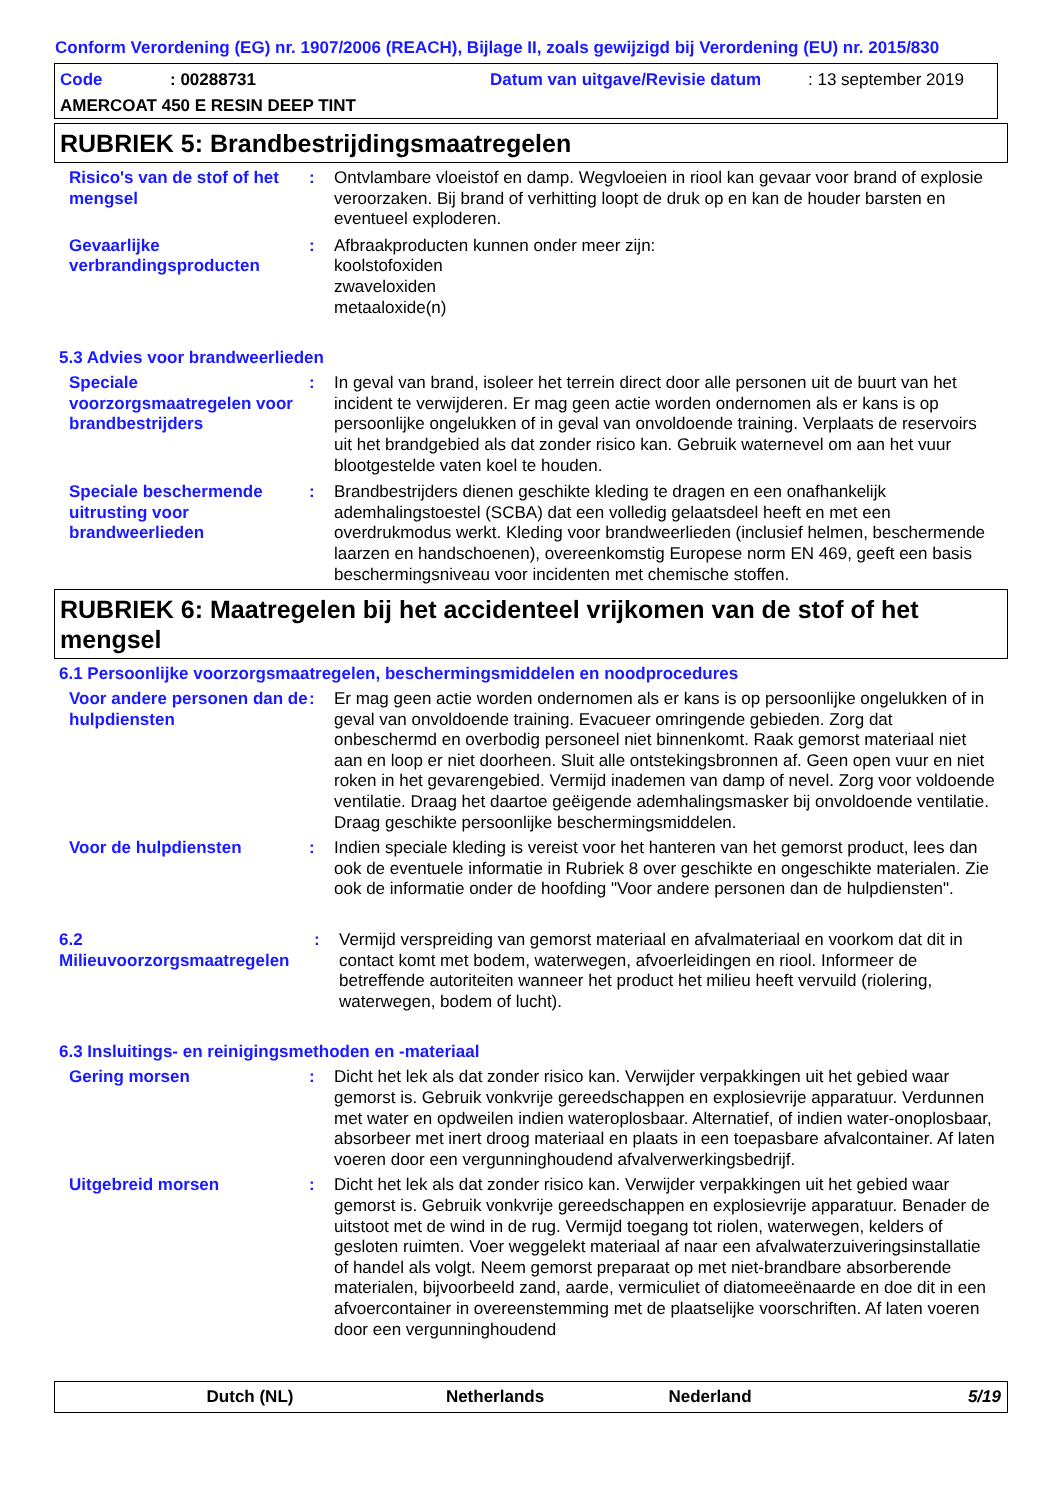Conform Verordening (EG) nr. 1907/2006 (REACH), Bijlage II, zoals gewijzigd bij Verordening (EU) nr. 2015/830
Code: 00288731 Datum van uitgave/Revisie datum: 13 september 2019
AMERCOAT 450 E RESIN DEEP TINT
RUBRIEK 5: Brandbestrijdingsmaatregelen
Risico's van de stof of het mengsel
: Ontvlambare vloeistof en damp. Wegvloeien in riool kan gevaar voor brand of explosie veroorzaken. Bij brand of verhitting loopt de druk op en kan de houder barsten en eventueel exploderen.
Gevaarlijke verbrandingsproducten
: Afbraakproducten kunnen onder meer zijn:
koolstofoxiden
zwaveloxiden
metaaloxide(n)
5.3 Advies voor brandweerlieden
Speciale voorzorgsmaatregelen voor brandbestrijders
: In geval van brand, isoleer het terrein direct door alle personen uit de buurt van het incident te verwijderen. Er mag geen actie worden ondernomen als er kans is op persoonlijke ongelukken of in geval van onvoldoende training. Verplaats de reservoirs uit het brandgebied als dat zonder risico kan. Gebruik waternevel om aan het vuur blootgestelde vaten koel te houden.
Speciale beschermende uitrusting voor brandweerlieden
: Brandbestrijders dienen geschikte kleding te dragen en een onafhankelijk ademhalingstoestel (SCBA) dat een volledig gelaatsdeel heeft en met een overdrukmodus werkt. Kleding voor brandweerlieden (inclusief helmen, beschermende laarzen en handschoenen), overeenkomstig Europese norm EN 469, geeft een basis beschermingsniveau voor incidenten met chemische stoffen.
RUBRIEK 6: Maatregelen bij het accidenteel vrijkomen van de stof of het mengsel
6.1 Persoonlijke voorzorgsmaatregelen, beschermingsmiddelen en noodprocedures
Voor andere personen dan de hulpdiensten
: Er mag geen actie worden ondernomen als er kans is op persoonlijke ongelukken of in geval van onvoldoende training. Evacueer omringende gebieden. Zorg dat onbeschermd en overbodig personeel niet binnenkomt. Raak gemorst materiaal niet aan en loop er niet doorheen. Sluit alle ontstekingsbronnen af. Geen open vuur en niet roken in het gevarengebied. Vermijd inademen van damp of nevel. Zorg voor voldoende ventilatie. Draag het daartoe geëigende ademhalingsmasker bij onvoldoende ventilatie. Draag geschikte persoonlijke beschermingsmiddelen.
Voor de hulpdiensten : Indien speciale kleding is vereist voor het hanteren van het gemorst product, lees dan ook de eventuele informatie in Rubriek 8 over geschikte en ongeschikte materialen. Zie ook de informatie onder de hoofding "Voor andere personen dan de hulpdiensten".
6.2 Milieuvoorzorgsmaatregelen
: Vermijd verspreiding van gemorst materiaal en afvalmateriaal en voorkom dat dit in contact komt met bodem, waterwegen, afvoerleidingen en riool. Informeer de betreffende autoriteiten wanneer het product het milieu heeft vervuild (riolering, waterwegen, bodem of lucht).
6.3 Insluitings- en reinigingsmethoden en -materiaal
Gering morsen : Dicht het lek als dat zonder risico kan. Verwijder verpakkingen uit het gebied waar gemorst is. Gebruik vonkvrije gereedschappen en explosievrije apparatuur. Verdunnen met water en opdweilen indien wateroplosbaar. Alternatief, of indien water-onoplosbaar, absorbeer met inert droog materiaal en plaats in een toepasbare afvalcontainer. Af laten voeren door een vergunninghoudend afvalverwerkingsbedrijf.
Uitgebreid morsen : Dicht het lek als dat zonder risico kan. Verwijder verpakkingen uit het gebied waar gemorst is. Gebruik vonkvrije gereedschappen en explosievrije apparatuur. Benader de uitstoot met de wind in de rug. Vermijd toegang tot riolen, waterwegen, kelders of gesloten ruimten. Voer weggelekt materiaal af naar een afvalwaterzuiveringsinstallatie of handel als volgt. Neem gemorst preparaat op met niet-brandbare absorberende materialen, bijvoorbeeld zand, aarde, vermiculiet of diatomeeënaarde en doe dit in een afvoercontainer in overeenstemming met de plaatselijke voorschriften. Af laten voeren door een vergunninghoudend
Dutch (NL) Netherlands Nederland 5/19